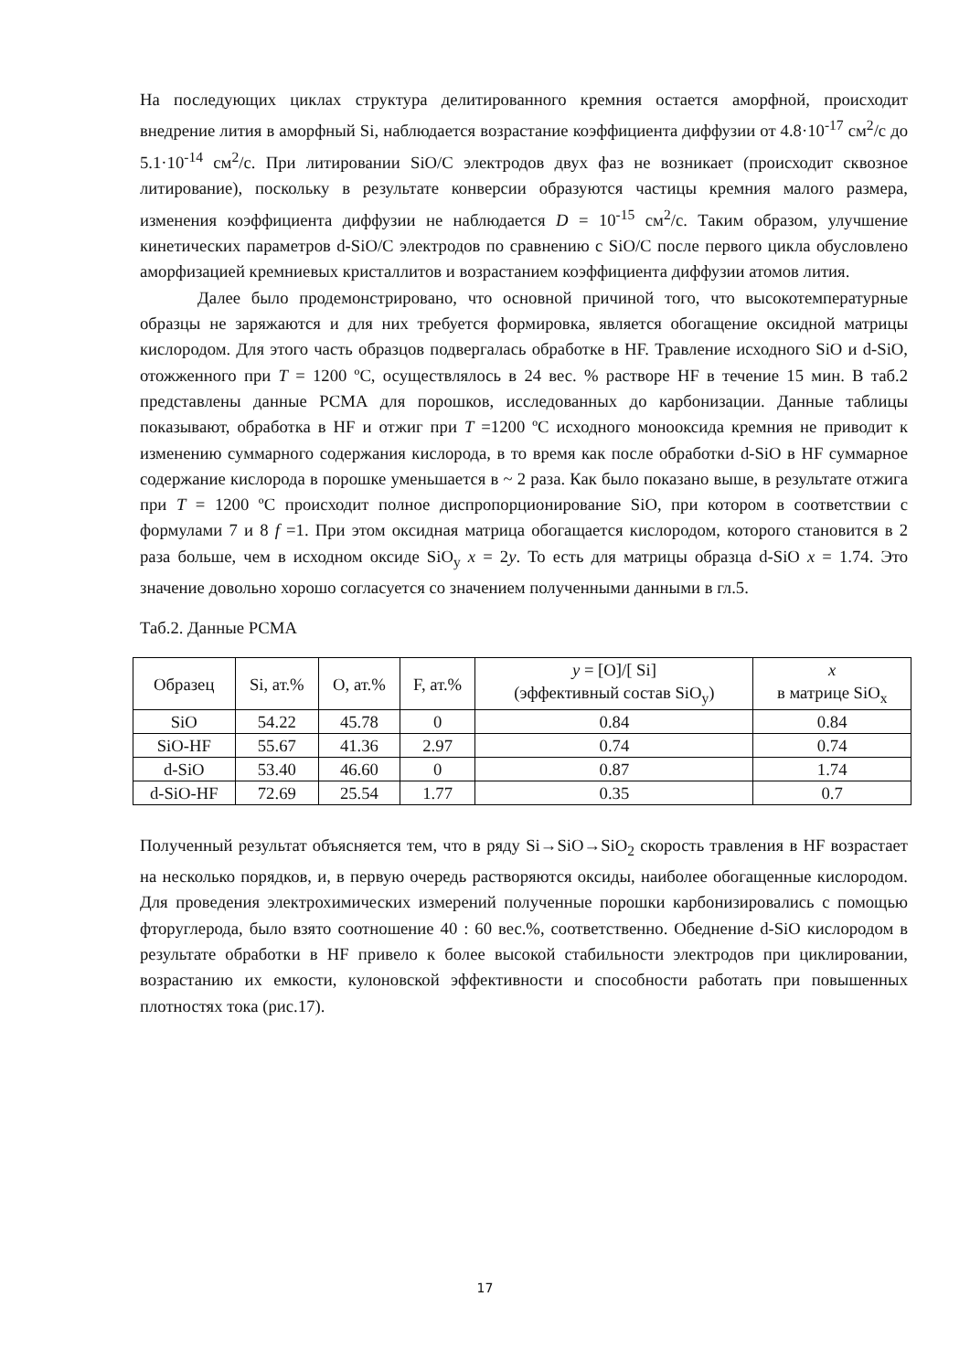На последующих циклах структура делитированного кремния остается аморфной, происходит внедрение лития в аморфный Si, наблюдается возрастание коэффициента диффузии от 4.8·10<sup>-17</sup> см<sup>2</sup>/с до 5.1·10<sup>-14</sup> см<sup>2</sup>/с. При литировании SiO/C электродов двух фаз не возникает (происходит сквозное литирование), поскольку в результате конверсии образуются частицы кремния малого размера, изменения коэффициента диффузии не наблюдается D = 10<sup>-15</sup> см<sup>2</sup>/с. Таким образом, улучшение кинетических параметров d-SiO/C электродов по сравнению с SiO/C после первого цикла обусловлено аморфизацией кремниевых кристаллитов и возрастанием коэффициента диффузии атомов лития.
Далее было продемонстрировано, что основной причиной того, что высокотемпературные образцы не заряжаются и для них требуется формировка, является обогащение оксидной матрицы кислородом. Для этого часть образцов подвергалась обработке в HF. Травление исходного SiO и d-SiO, отожженного при T = 1200 ºС, осуществлялось в 24 вес. % растворе HF в течение 15 мин. В таб.2 представлены данные РСМА для порошков, исследованных до карбонизации. Данные таблицы показывают, обработка в HF и отжиг при T =1200 ºС исходного монооксида кремния не приводит к изменению суммарного содержания кислорода, в то время как после обработки d-SiO в HF суммарное содержание кислорода в порошке уменьшается в ~ 2 раза. Как было показано выше, в результате отжига при T = 1200 ºС происходит полное диспропорционирование SiO, при котором в соответствии с формулами 7 и 8 f =1. При этом оксидная матрица обогащается кислородом, которого становится в 2 раза больше, чем в исходном оксиде SiO<sub>y</sub> x = 2y. То есть для матрицы образца d-SiO x = 1.74. Это значение довольно хорошо согласуется со значением полученными данными в гл.5.
Таб.2. Данные РСМА
| Образец | Si, ат.% | O, ат.% | F, ат.% | y = [O]/[ Si] (эффективный состав SiO<sub>y</sub>) | x в матрице SiO<sub>x</sub> |
| --- | --- | --- | --- | --- | --- |
| SiO | 54.22 | 45.78 | 0 | 0.84 | 0.84 |
| SiO-HF | 55.67 | 41.36 | 2.97 | 0.74 | 0.74 |
| d-SiO | 53.40 | 46.60 | 0 | 0.87 | 1.74 |
| d-SiO-HF | 72.69 | 25.54 | 1.77 | 0.35 | 0.7 |
Полученный результат объясняется тем, что в ряду Si→SiO→SiO<sub>2</sub> скорость травления в HF возрастает на несколько порядков, и, в первую очередь растворяются оксиды, наиболее обогащенные кислородом. Для проведения электрохимических измерений полученные порошки карбонизировались с помощью фторуглерода, было взято соотношение 40 : 60 вес.%, соответственно. Обеднение d-SiO кислородом в результате обработки в HF привело к более высокой стабильности электродов при циклировании, возрастанию их емкости, кулоновской эффективности и способности работать при повышенных плотностях тока (рис.17).
17